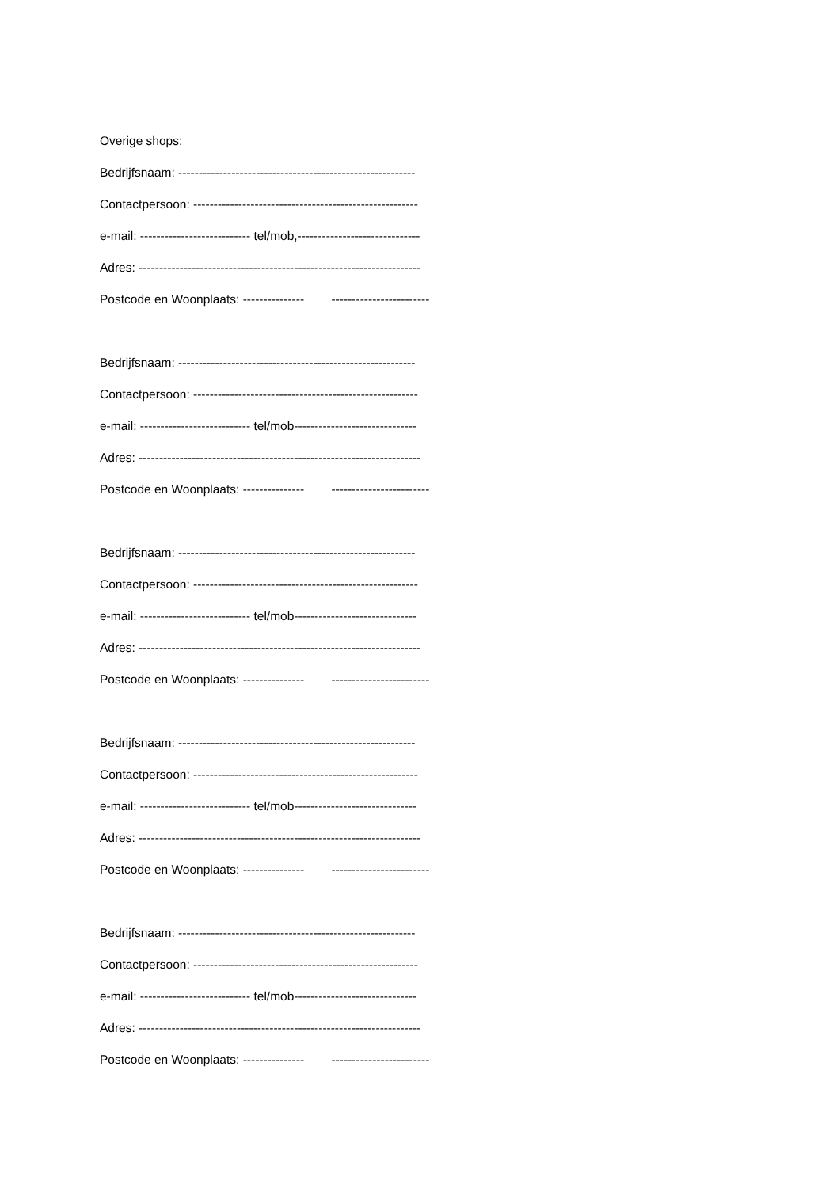Overige shops:
Bedrijfsnaam: ----------------------------------------------------------
Contactpersoon: -------------------------------------------------------
e-mail: --------------------------- tel/mob,------------------------------
Adres: ---------------------------------------------------------------------
Postcode en Woonplaats: --------------- ------------------------
Bedrijfsnaam: ----------------------------------------------------------
Contactpersoon: -------------------------------------------------------
e-mail: --------------------------- tel/mob------------------------------
Adres: ---------------------------------------------------------------------
Postcode en Woonplaats: --------------- ------------------------
Bedrijfsnaam: ----------------------------------------------------------
Contactpersoon: -------------------------------------------------------
e-mail: --------------------------- tel/mob------------------------------
Adres: ---------------------------------------------------------------------
Postcode en Woonplaats: --------------- ------------------------
Bedrijfsnaam: ----------------------------------------------------------
Contactpersoon: -------------------------------------------------------
e-mail: --------------------------- tel/mob------------------------------
Adres: ---------------------------------------------------------------------
Postcode en Woonplaats: --------------- ------------------------
Bedrijfsnaam: ----------------------------------------------------------
Contactpersoon: -------------------------------------------------------
e-mail: --------------------------- tel/mob------------------------------
Adres: ---------------------------------------------------------------------
Postcode en Woonplaats: --------------- ------------------------